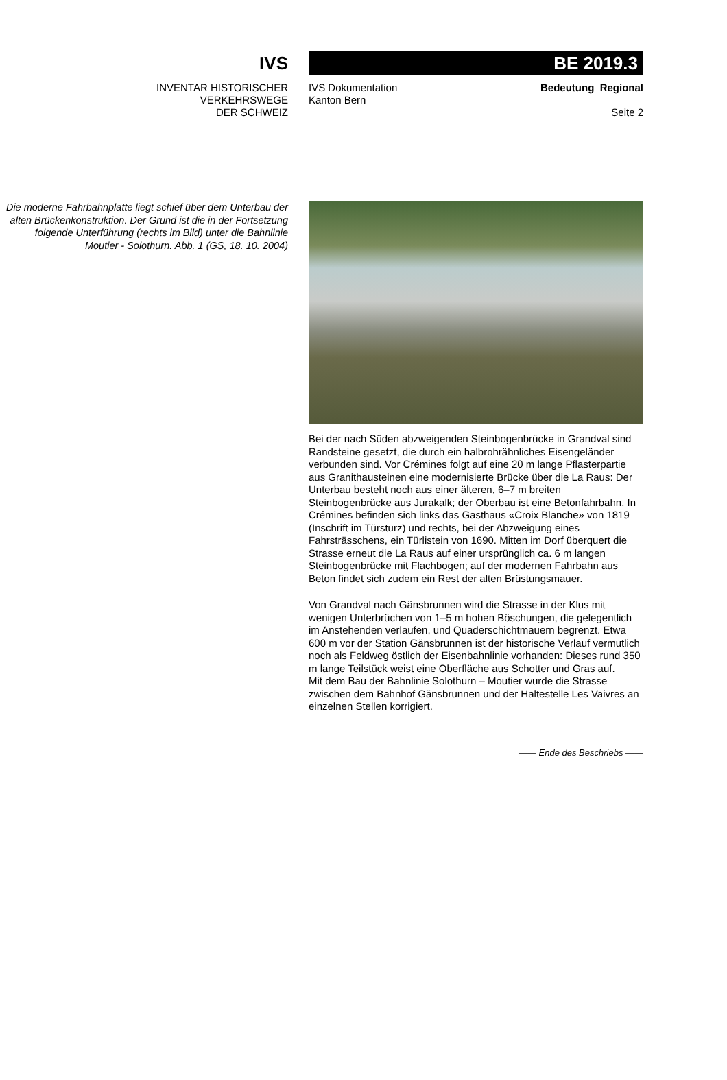IVS
INVENTAR HISTORISCHER
VERKEHRSWEGE
DER SCHWEIZ
BE 2019.3
IVS Dokumentation
Kanton Bern
Bedeutung Regional
Seite 2
Die moderne Fahrbahnplatte liegt schief über dem Unterbau der alten Brückenkonstruktion. Der Grund ist die in der Fortsetzung folgende Unterführung (rechts im Bild) unter die Bahnlinie Moutier - Solothurn. Abb. 1 (GS, 18. 10. 2004)
Bei der nach Süden abzweigenden Steinbogenbrücke in Grandval sind Randsteine gesetzt, die durch ein halbrohrähnliches Eisengeländer verbunden sind. Vor Crémines folgt auf eine 20 m lange Pflasterpartie aus Granithausteinen eine modernisierte Brücke über die La Raus: Der Unterbau besteht noch aus einer älteren, 6–7 m breiten Steinbogenbrücke aus Jurakalk; der Oberbau ist eine Betonfahrbahn. In Crémines befinden sich links das Gasthaus «Croix Blanche» von 1819 (Inschrift im Türsturz) und rechts, bei der Abzweigung eines Fahrsträsschens, ein Türlistein von 1690. Mitten im Dorf überquert die Strasse erneut die La Raus auf einer ursprünglich ca. 6 m langen Steinbogenbrücke mit Flachbogen; auf der modernen Fahrbahn aus Beton findet sich zudem ein Rest der alten Brüstungsmauer.
Von Grandval nach Gänsbrunnen wird die Strasse in der Klus mit wenigen Unterbrüchen von 1–5 m hohen Böschungen, die gelegentlich im Anstehenden verlaufen, und Quaderschichtmauern begrenzt. Etwa 600 m vor der Station Gänsbrunnen ist der historische Verlauf vermutlich noch als Feldweg östlich der Eisenbahnlinie vorhanden: Dieses rund 350 m lange Teilstück weist eine Oberfläche aus Schotter und Gras auf.
Mit dem Bau der Bahnlinie Solothurn – Moutier wurde die Strasse zwischen dem Bahnhof Gänsbrunnen und der Haltestelle Les Vaivres an einzelnen Stellen korrigiert.
—— Ende des Beschriebs ——